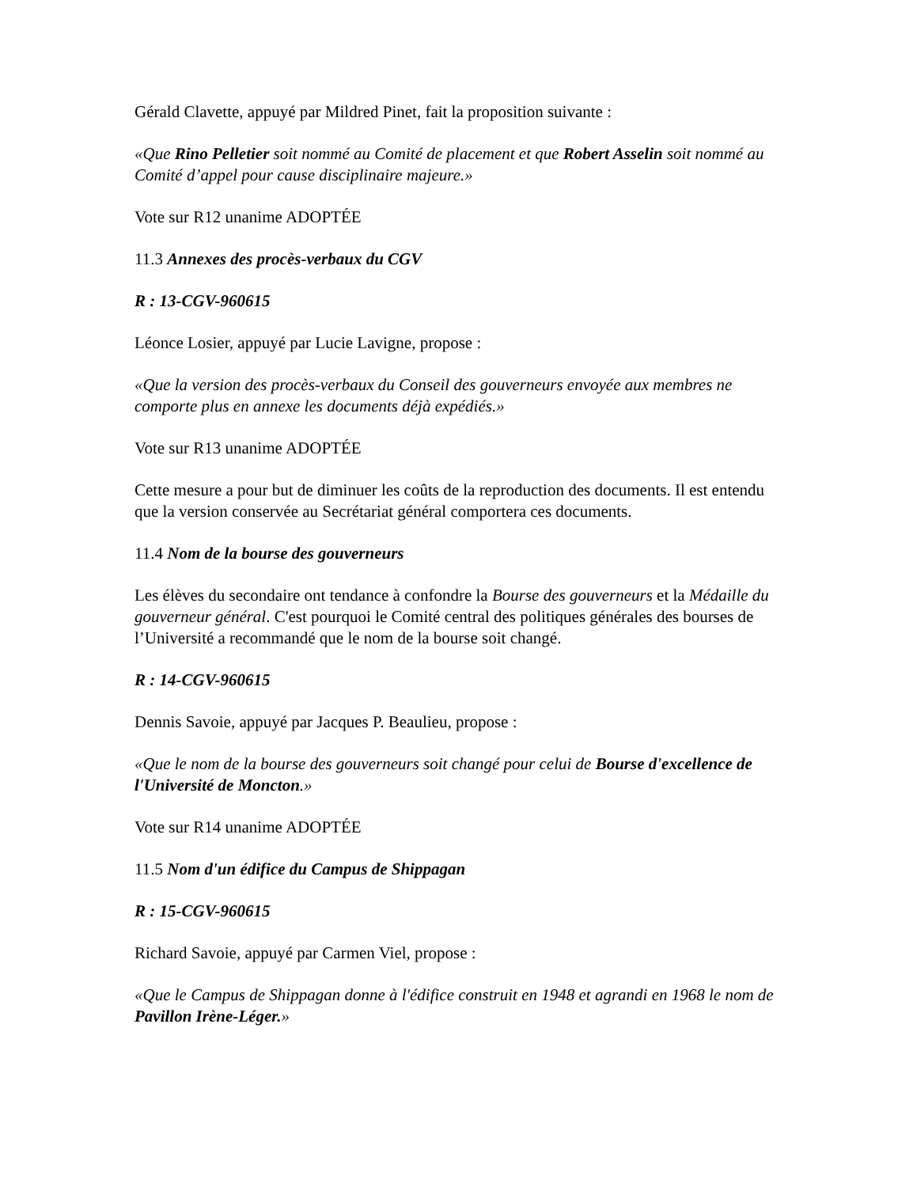Gérald Clavette, appuyé par Mildred Pinet, fait la proposition suivante :
«Que Rino Pelletier soit nommé au Comité de placement et que Robert Asselin soit nommé au Comité d’appel pour cause disciplinaire majeure.»
Vote sur R12 unanime ADOPTÉE
11.3 Annexes des procès-verbaux du CGV
R : 13-CGV-960615
Léonce Losier, appuyé par Lucie Lavigne, propose :
«Que la version des procès-verbaux du Conseil des gouverneurs envoyée aux membres ne comporte plus en annexe les documents déjà expédiés.»
Vote sur R13 unanime ADOPTÉE
Cette mesure a pour but de diminuer les coûts de la reproduction des documents. Il est entendu que la version conservée au Secrétariat général comportera ces documents.
11.4 Nom de la bourse des gouverneurs
Les élèves du secondaire ont tendance à confondre la Bourse des gouverneurs et la Médaille du gouverneur général. C'est pourquoi le Comité central des politiques générales des bourses de l’Université a recommandé que le nom de la bourse soit changé.
R : 14-CGV-960615
Dennis Savoie, appuyé par Jacques P. Beaulieu, propose :
«Que le nom de la bourse des gouverneurs soit changé pour celui de Bourse d'excellence de l'Université de Moncton.»
Vote sur R14 unanime ADOPTÉE
11.5 Nom d'un édifice du Campus de Shippagan
R : 15-CGV-960615
Richard Savoie, appuyé par Carmen Viel, propose :
«Que le Campus de Shippagan donne à l'édifice construit en 1948 et agrandi en 1968 le nom de Pavillon Irène-Léger.»